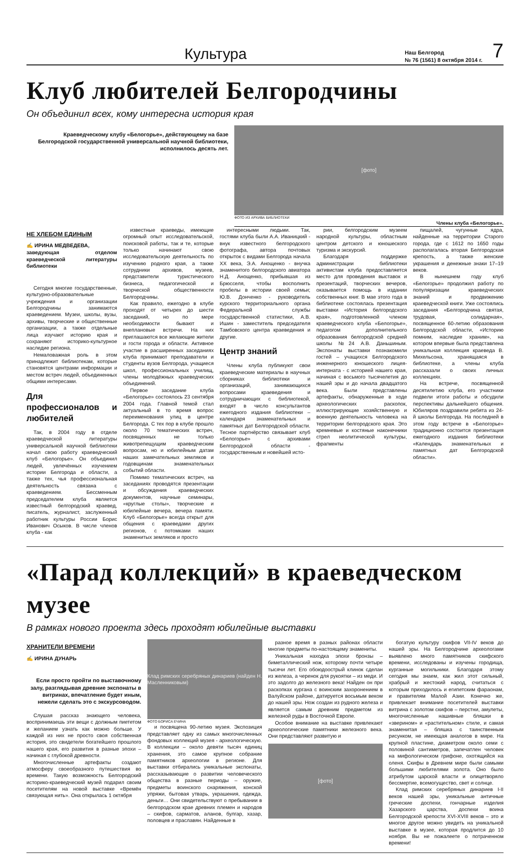Культура
Наш Белгород
№ 76 (1561) 8 октября 2014 г.
7
Клуб любителей Белгородчины
Он объединил всех, кому интересна история края
Краеведческому клубу «Белогорье», действующему на базе Белгородской государственной универсальной научной библиотеки, исполнилось десять лет.
[фото]
ФОТО ИЗ АРХИВА БИБЛИОТЕКИ
Члены клуба «Белогорье».
НЕ ХЛЕБОМ ЕДИНЫМ
✍ ИРИНА МЕДВЕДЕВА,
заведующая отделом краеведческой литературы библиотеки
Сегодня многие государственные, культурно-образовательные учреждения и организации Белгородчины занимаются краеведением. Музеи, школы, вузы, архивы, творческие и общественные организации, а также отдельные лица изучают историю края и сохраняют историко-культурное наследие региона.
Немаловажная роль в этом принадлежит библиотекам, которые становятся центрами информации и местом встреч людей, объединенных общими интересами.
Для профессионалов и любителей
Так, в 2004 году в отделе краеведческой литературы универсальной научной библиотеки начал свою работу краеведческий клуб «Белогорье». Он объединил людей, увлечённых изучением истории Белгорода и области, а также тех, чья профессиональная деятельность связана с краеведением. Бессменным председателем клуба является известный белгородский краевед, писатель, журналист, заслуженный работник культуры России Борис Иванович Осыков. В числе членов клуба - как
известные краеведы, имеющие огромный опыт исследовательской, поисковой работы, так и те, которые только начинают свою исследовательскую деятельность по изучению родного края, а также сотрудники архивов, музеев, представители туристического бизнеса, педагогической и творческой общественности Белгородчины.
Как правило, ежегодно в клубе проходят от четырех до шести заседаний, но по мере необходимости бывают и внеплановые встречи. На них приглашаются все желающие жители и гости города и области. Активное участие в расширенных заседаниях клуба принимают преподаватели и студенты вузов Белгорода, учащиеся школ, профессиональных училищ, члены молодёжных краеведческих объединений.
Первое заседание клуба «Белогорье» состоялось 23 сентября 2004 года. Главной темой стал актуальный в то время вопрос переименования улиц в центре Белгорода. С тех пор в клубе прошло около 70 тематических встреч, посвященных не только животрепещущим краеведческим вопросам, но и юбилейным датам наших замечательных земляков и годовщинам знаменательных событий области.
Помимо тематических встреч, на заседаниях проводятся презентации и обсуждения краеведческих документов, научные семинары, «круглые столы», творческие и юбилейные вечера, вечера памяти. Клуб «Белогорье» всегда открыт для общения с краеведами других регионов, с потомками наших знаменитых земляков и просто
интересными людьми. Так, гостями клуба были А.А. Иваницкий - внук известного белгородского фотографа, автора почтовых открыток с видами Белгорода начала XX века, Э.А. Анощенко - внучка знаменитого белгородского авиатора Н.Д. Анощенко, прибывшая из Брюсселя, чтобы восполнить пробелы в истории своей семьи; Ю.В. Донченко - руководитель курского территориального органа Федеральной службы государственной статистики, А.В. Ишин - заместитель председателя Тамбовского центра краеведения и другие.
Центр знаний
Члены клуба публикуют свои краеведческие материалы в научных сборниках библиотеки и организаций, занимающихся вопросами краеведения и сотрудничающих с библиотекой, входят в число консультантов ежегодного издания библиотеки – календаря знаменательных и памятных дат Белгородской области. Тесное партнёрство связывает клуб «Белогорье» с архивами Белгородской области - государственным и новейшей исто-
рии, белгородским музеем народной культуры, областным центром детского и юношеского туризма и экскурсий.
Благодаря поддержке администрации библиотеки активистам клуба предоставляется место для проведения выставок и презентаций, творческих вечеров, оказывается помощь в издании собственных книг. В мае этого года в библиотеке состоялась презентация выставки «История белгородского края», подготовленной членом краеведческого клуба «Белогорье», педагогом дополнительного образования белгородской средней школы №24 А.В. Даньшиным. Экспонаты выставки познакомили гостей – учащихся Белгородского инженерного юношеского лицея-интерната - с историей нашего края, начиная с восьмого тысячелетия до нашей эры и до начала двадцатого века. Были представлены артефакты, обнаруженные в ходе археологических раскопок, иллюстрирующие хозяйственную и военную деятельность человека на территории белгородского края. Это кремневые и костяные наконечники стрел неолитической культуры, фрагменты
пищалей, чугунные ядра, найденные на территории Старого города, где с 1612 по 1650 годы располагалась вторая Белгородская крепость, а также женские украшения и денежные знаки 17–19 веков.
В нынешнем году клуб «Белогорье» продолжил работу по популяризации краеведческих знаний и продвижению краеведческой книги. Уже состоялись заседания «Белгородчина святая, трудовая, солидарная», посвященное 60-летию образования Белгородской области, «Историю помним, наследие храним», на котором впервые была представлена уникальная коллекция краеведа В. Михельсона, хранящаяся в библиотеке, а члены клуба рассказали о своих личных коллекциях.
На встрече, посвященной десятилетию клуба, его участники подвели итоги работы и обсудили перспективы дальнейшего общения. Юбиляров поздравили ребята из 24-й школы Белгорода. На последней в этом году встрече в «Белогорье» традиционно состоится презентация ежегодного издания библиотеки «Календарь знаменательных и памятных дат Белгородской области».
«Парад коллекций» в краеведческом музее
В рамках нового проекта здесь проходят юбилейные выставки
ХРАНИТЕЛИ ВРЕМЕНИ
✍ ИРИНА ДУНАРЬ
Если просто пройти по выставочному залу, разглядывая древние экспонаты в витринах, впечатление будет иным, нежели сделать это с экскурсоводом.
Слушая рассказ знающего человека, воспринимаешь эти вещи с должным пиететом и желанием узнать как можно больше. У каждой из них не просто своя собственная история, это свидетели богатейшего прошлого нашего края, его развития в разные эпохи – начиная с глубокой древности.
Многочисленные артефакты создают атмосферу своеобразного путешествия во времени. Такую возможность Белгородский историко-краеведческий музей подарил своим посетителям на новой выставке «Времён связующая нить». Она открылась 1 октября
Клад римских серебряных динариев (найден Н. Масленниковым)
ФОТО БОРИСА ЕЧИНА
и посвящена 90-летию музея. Экспозиция представляет одну из самых многочисленных фондовых коллекций музея - археологическую. В коллекции – около девяти тысяч единиц хранения, это самое крупное собрание памятников археологии в регионе. Для выставки отбирались уникальные экспонаты, рассказывающие о развитии человеческого общества в разные периоды – оружие, предметы воинского снаряжения, конской упряжи, бытовая утварь, украшения, одежда, деньги… Они свидетельствуют о пребывании в белгородском крае древних племен и народов – скифов, сарматов, аланов, булгар, хазар, половцев и праславян. Найденные в
разное время в разных районах области многие предметы по-настоящему знамениты.
Уникальная находка эпохи бронзы – биметаллический нож, которому почти четыре тысячи лет. Его обоюдоострый клинок сделан из железа, а черенок для рукоятки – из меди. И это задолго до железного века! Найден он при раскопках кургана с воинским захоронением в Валуйском районе, датируется восьмым веком до нашей эры. Нож создан из рудного железа и является самым древним предметом из железной руды в Восточной Европе.
Особое внимание на выставке привлекают археологические памятники железного века. Они представляют развитую и
[фото]
богатую культуру скифов VII-IV веков до нашей эры. На Белгородчине археологами выявлено много памятников скифского времени, исследованы и изучены городища, курганные могильники. Благодаря этому сегодня мы знаем, как жил этот сильный, храбрый и жестокий народ, считаться с которым приходилось и египетским фараонам, и правителям Малой Азии. Конечно же, привлекает внимание посетителей выставки витрина с золотом скифов – перстни, амулеты, многочисленные нашивные бляшки в «зверином» и «растительном» стиле, и самая знаменитая – бляшка с таинственным рисунком, не имеющая аналогов в мире. На крупной пластине, диаметром около семи с половиной сантиметров, запечатлен человек на мифологическом грифоне, охотящийся на оленя. Скифы в Древнем мире были самыми большими любителями золота. Оно было атрибутом царской власти и олицетворяло бессмертие, всемогущество, свет и солнце.
Клад римских серебряных динариев I-II веков нашей эры, уникальные античные греческие доспехи, гончарные изделия Хазарского царства, доспехи воина Белгородской крепости XVI-XVIII веков – это и многое другое можно увидеть на уникальной выставке в музее, которая продлится до 10 ноября. Вы не пожалеете о потраченном времени!